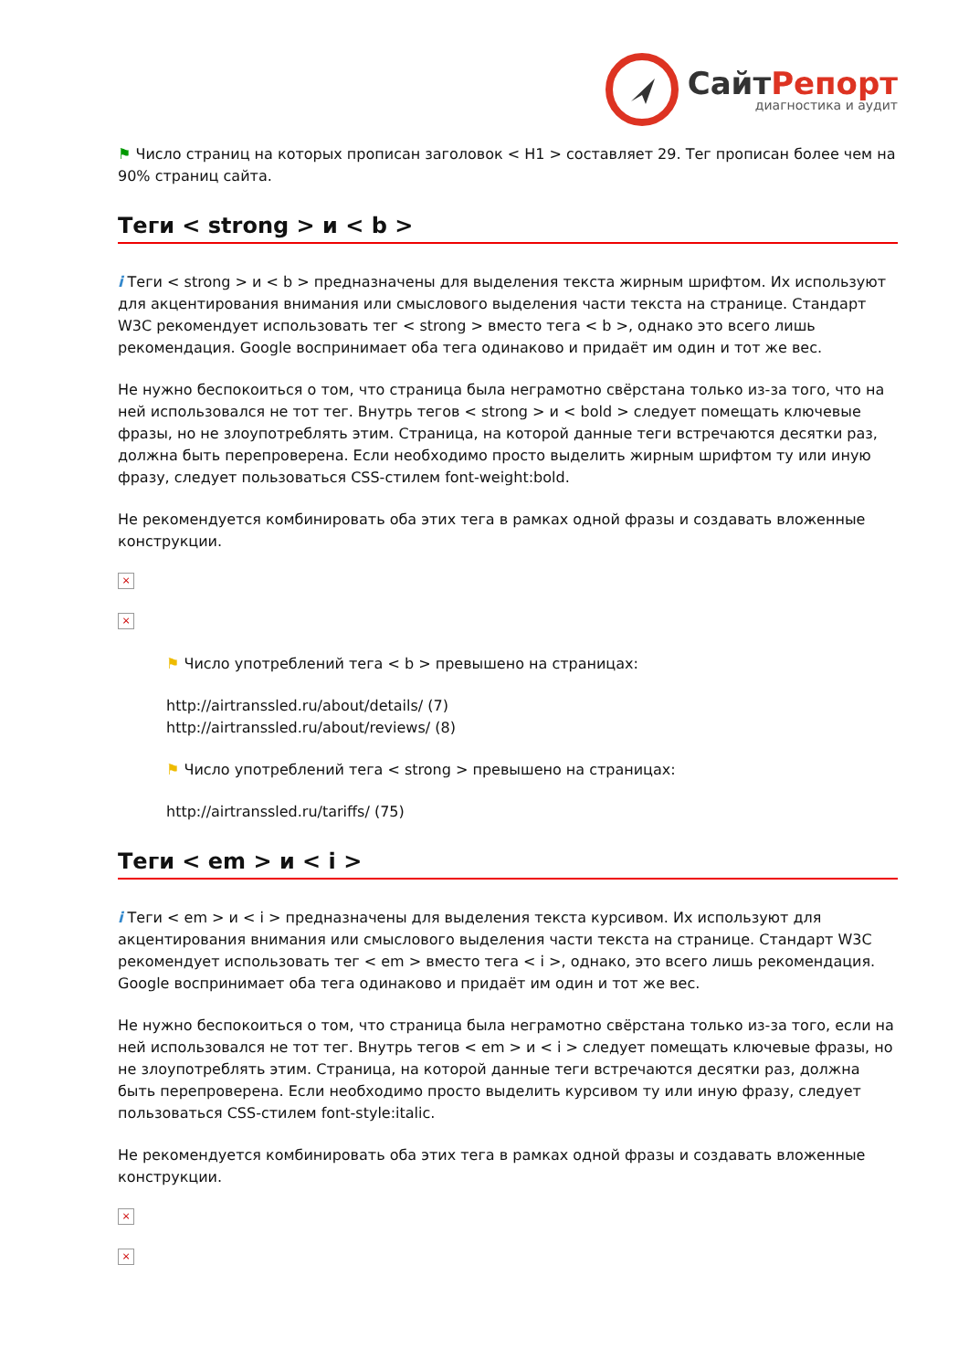СайтРепорт
диагностика и аудит
⚑ Число страниц на которых прописан заголовок < H1 > составляет 29. Тег прописан более чем на 90% страниц сайта.
Теги < strong > и < b >
i Теги < strong > и < b > предназначены для выделения текста жирным шрифтом. Их используют для акцентирования внимания или смыслового выделения части текста на странице. Стандарт W3C рекомендует использовать тег < strong > вместо тега < b >, однако это всего лишь рекомендация. Google воспринимает оба тега одинаково и придаёт им один и тот же вес.
Не нужно беспокоиться о том, что страница была неграмотно свёрстана только из-за того, что на ней использовался не тот тег. Внутрь тегов < strong > и < bold > следует помещать ключевые фразы, но не злоупотреблять этим. Страница, на которой данные теги встречаются десятки раз, должна быть перепроверена. Если необходимо просто выделить жирным шрифтом ту или иную фразу, следует пользоваться CSS-стилем font-weight:bold.
Не рекомендуется комбинировать оба этих тега в рамках одной фразы и создавать вложенные конструкции.
×
×
⚑ Число употреблений тега < b > превышено на страницах:
http://airtranssled.ru/about/details/ (7)
http://airtranssled.ru/about/reviews/ (8)
⚑ Число употреблений тега < strong > превышено на страницах:
http://airtranssled.ru/tariffs/ (75)
Теги < em > и < i >
i Теги < em > и < i > предназначены для выделения текста курсивом. Их используют для акцентирования внимания или смыслового выделения части текста на странице. Стандарт W3C рекомендует использовать тег < em > вместо тега < i >, однако, это всего лишь рекомендация. Google воспринимает оба тега одинаково и придаёт им один и тот же вес.
Не нужно беспокоиться о том, что страница была неграмотно свёрстана только из-за того, если на ней использовался не тот тег. Внутрь тегов < em > и < i > следует помещать ключевые фразы, но не злоупотреблять этим. Страница, на которой данные теги встречаются десятки раз, должна быть перепроверена. Если необходимо просто выделить курсивом ту или иную фразу, следует пользоваться CSS-стилем font-style:italic.
Не рекомендуется комбинировать оба этих тега в рамках одной фразы и создавать вложенные конструкции.
×
×